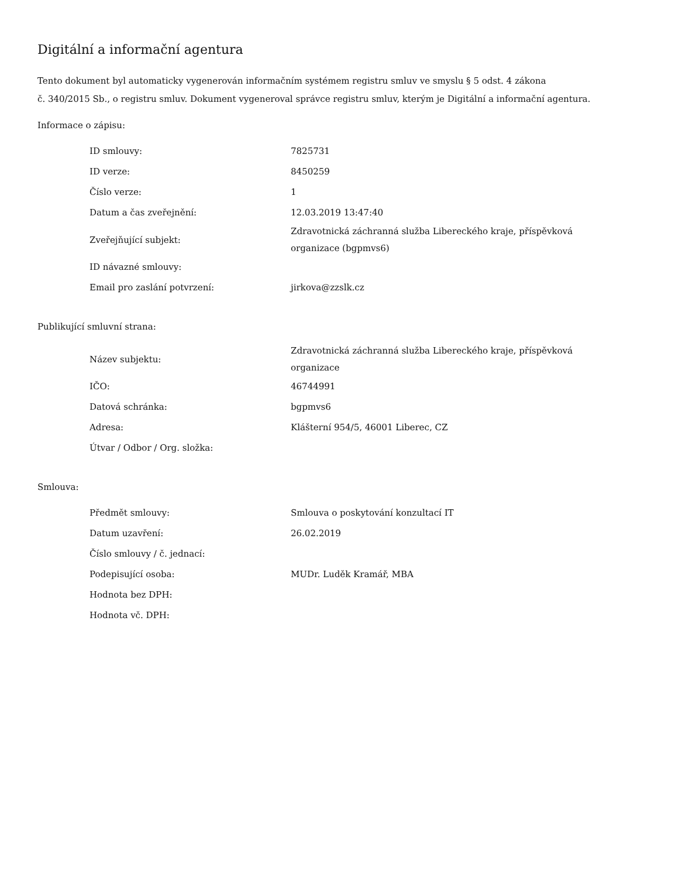Digitální a informační agentura
Tento dokument byl automaticky vygenerován informačním systémem registru smluv ve smyslu § 5 odst. 4 zákona
č. 340/2015 Sb., o registru smluv. Dokument vygeneroval správce registru smluv, kterým je Digitální a informační agentura.
Informace o zápisu:
| ID smlouvy: | 7825731 |
| ID verze: | 8450259 |
| Číslo verze: | 1 |
| Datum a čas zveřejnění: | 12.03.2019 13:47:40 |
| Zveřejňující subjekt: | Zdravotnická záchranná služba Libereckého kraje, příspěvková organizace (bgpmvs6) |
| ID návazné smlouvy: | |
| Email pro zaslání potvrzení: | jirkova@zzslk.cz |
Publikující smluvní strana:
| Název subjektu: | Zdravotnická záchranná služba Libereckého kraje, příspěvková organizace |
| IČO: | 46744991 |
| Datová schránka: | bgpmvs6 |
| Adresa: | Klášterní 954/5, 46001 Liberec, CZ |
| Útvar / Odbor / Org. složka: | |
Smlouva:
| Předmět smlouvy: | Smlouva o poskytování konzultací IT |
| Datum uzavření: | 26.02.2019 |
| Číslo smlouvy / č. jednací: | |
| Podepisující osoba: | MUDr. Luděk Kramář, MBA |
| Hodnota bez DPH: | |
| Hodnota vč. DPH: | |